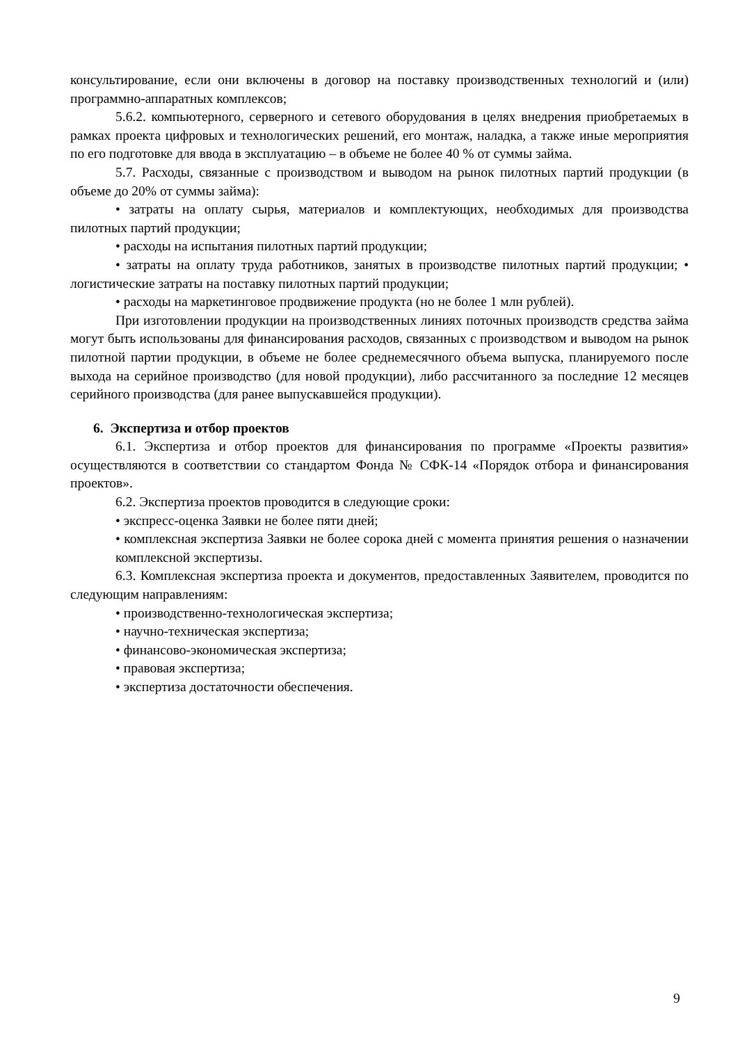консультирование, если они включены в договор на поставку производственных технологий и (или) программно-аппаратных комплексов;
5.6.2. компьютерного, серверного и сетевого оборудования в целях внедрения приобретаемых в рамках проекта цифровых и технологических решений, его монтаж, наладка, а также иные мероприятия по его подготовке для ввода в эксплуатацию – в объеме не более 40 % от суммы займа.
5.7. Расходы, связанные с производством и выводом на рынок пилотных партий продукции (в объеме до 20% от суммы займа):
• затраты на оплату сырья, материалов и комплектующих, необходимых для производства пилотных партий продукции;
• расходы на испытания пилотных партий продукции;
• затраты на оплату труда работников, занятых в производстве пилотных партий продукции; • логистические затраты на поставку пилотных партий продукции;
• расходы на маркетинговое продвижение продукта (но не более 1 млн рублей).
При изготовлении продукции на производственных линиях поточных производств средства займа могут быть использованы для финансирования расходов, связанных с производством и выводом на рынок пилотной партии продукции, в объеме не более среднемесячного объема выпуска, планируемого после выхода на серийное производство (для новой продукции), либо рассчитанного за последние 12 месяцев серийного производства (для ранее выпускавшейся продукции).
6. Экспертиза и отбор проектов
6.1. Экспертиза и отбор проектов для финансирования по программе «Проекты развития» осуществляются в соответствии со стандартом Фонда № СФК-14 «Порядок отбора и финансирования проектов».
6.2. Экспертиза проектов проводится в следующие сроки:
• экспресс-оценка Заявки не более пяти дней;
• комплексная экспертиза Заявки не более сорока дней с момента принятия решения о назначении комплексной экспертизы.
6.3. Комплексная экспертиза проекта и документов, предоставленных Заявителем, проводится по следующим направлениям:
• производственно-технологическая экспертиза;
• научно-техническая экспертиза;
• финансово-экономическая экспертиза;
• правовая экспертиза;
• экспертиза достаточности обеспечения.
9